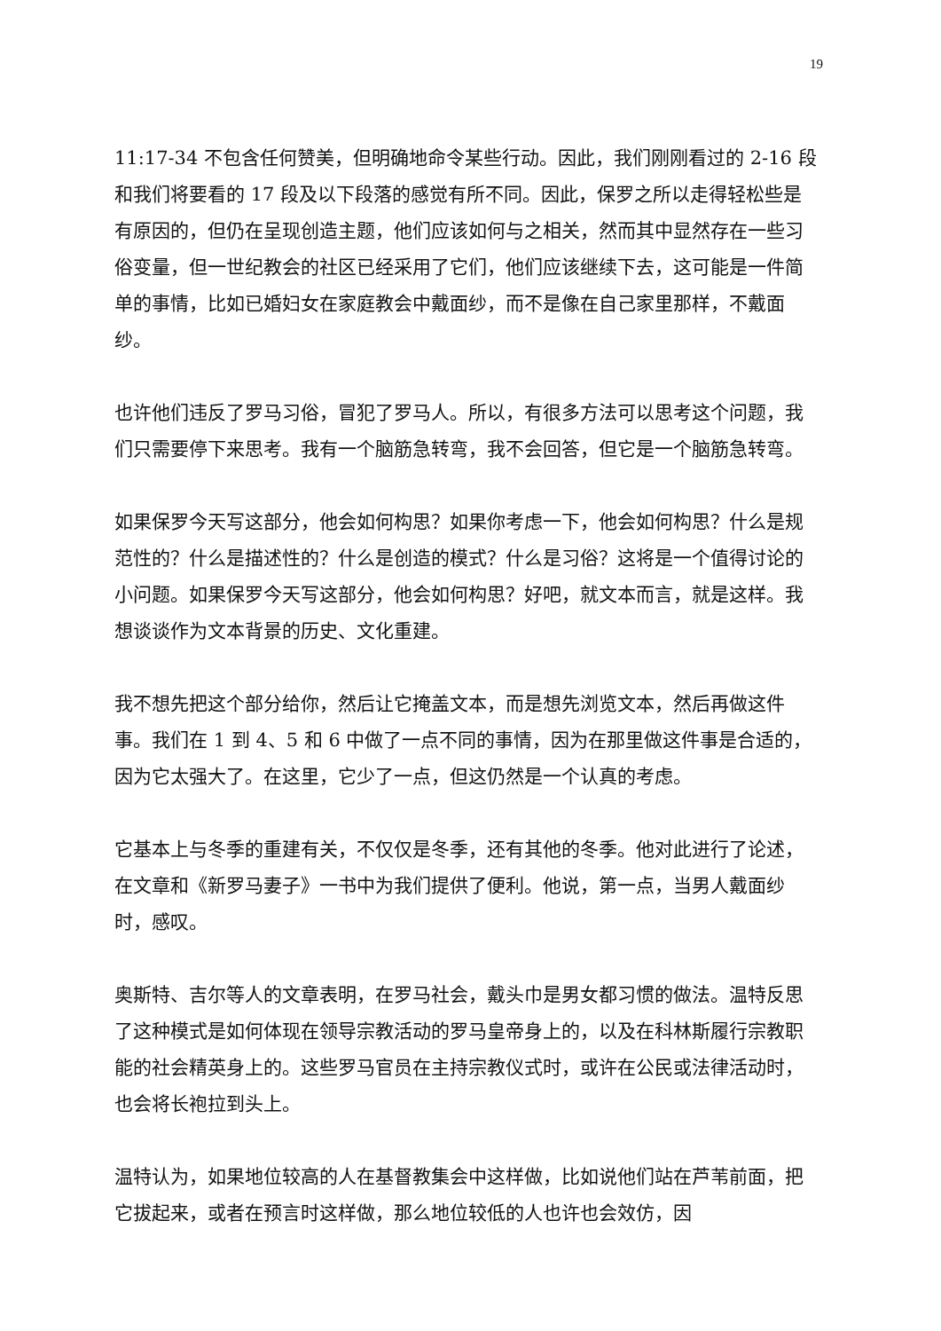19
11:17-34 不包含任何赞美，但明确地命令某些行动。因此，我们刚刚看过的 2-16 段和我们将要看的 17 段及以下段落的感觉有所不同。因此，保罗之所以走得轻松些是有原因的，但仍在呈现创造主题，他们应该如何与之相关，然而其中显然存在一些习俗变量，但一世纪教会的社区已经采用了它们，他们应该继续下去，这可能是一件简单的事情，比如已婚妇女在家庭教会中戴面纱，而不是像在自己家里那样，不戴面纱。
也许他们违反了罗马习俗，冒犯了罗马人。所以，有很多方法可以思考这个问题，我们只需要停下来思考。我有一个脑筋急转弯，我不会回答，但它是一个脑筋急转弯。
如果保罗今天写这部分，他会如何构思？如果你考虑一下，他会如何构思？什么是规范性的？什么是描述性的？什么是创造的模式？什么是习俗？这将是一个值得讨论的小问题。如果保罗今天写这部分，他会如何构思？好吧，就文本而言，就是这样。我想谈谈作为文本背景的历史、文化重建。
我不想先把这个部分给你，然后让它掩盖文本，而是想先浏览文本，然后再做这件事。我们在 1 到 4、5 和 6 中做了一点不同的事情，因为在那里做这件事是合适的，因为它太强大了。在这里，它少了一点，但这仍然是一个认真的考虑。
它基本上与冬季的重建有关，不仅仅是冬季，还有其他的冬季。他对此进行了论述，在文章和《新罗马妻子》一书中为我们提供了便利。他说，第一点，当男人戴面纱时，感叹。
奥斯特、吉尔等人的文章表明，在罗马社会，戴头巾是男女都习惯的做法。温特反思了这种模式是如何体现在领导宗教活动的罗马皇帝身上的，以及在科林斯履行宗教职能的社会精英身上的。这些罗马官员在主持宗教仪式时，或许在公民或法律活动时，也会将长袍拉到头上。
温特认为，如果地位较高的人在基督教集会中这样做，比如说他们站在芦苇前面，把它拔起来，或者在预言时这样做，那么地位较低的人也许也会效仿，因